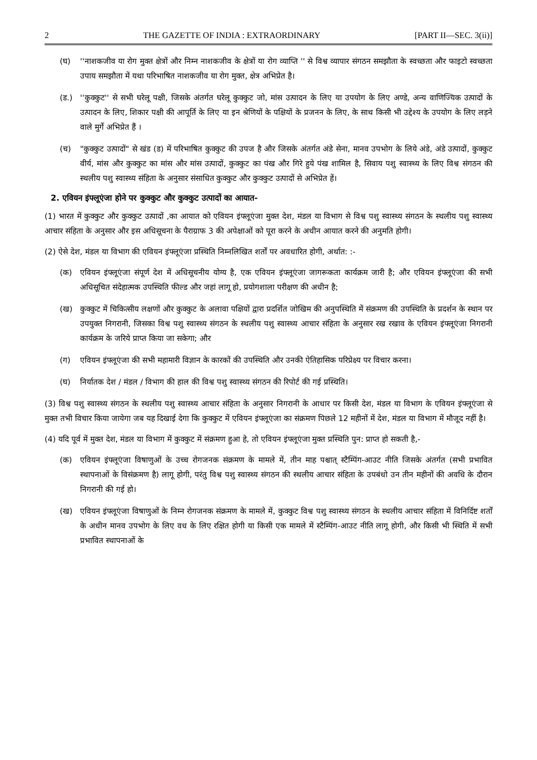2 THE GAZETTE OF INDIA : EXTRAORDINARY [PART II—SEC. 3(ii)]
(घ) ''नाशकजीव या रोग मुक्त क्षेत्रों और निम्न नाशकजीव के क्षेत्रों या रोग व्याप्ति '' से विश्व व्यापार संगठन समझौता के स्वच्छता और फाइटो स्वच्छता उपाय समझौता में यथा परिभाषित नाशकजीव या रोग मुक्त, क्षेत्र अभिप्रेत है।
(ड.) ''कुक्कुट'' से सभी घरेलू पक्षी, जिसके अंतर्गत घरेलू कुक्कुट जो, मांस उत्पादन के लिए या उपयोग के लिए अण्डे, अन्य वाणिज्यिक उत्पादों के उत्पादन के लिए, शिकार पक्षी की आपूर्ति के लिए या इन श्रेणियों के पक्षियों के प्रजनन के लिए, के साथ किसी भी उद्देश्य के उपयोग के लिए लड़ने वाले मुर्गे अभिप्रेत हैं ।
(च) "कुक्कुट उत्पादों" से खंड (ड) में परिभाषित कुक्कुट की उपज है और जिसके अंतर्गत अंडे सेना, मानव उपभोग के लिये अंडे, अंडे उत्पादों, कुक्कुट वीर्य, मांस और कुक्कुट का मांस और मांस उत्पादों, कुक्कुट का पंख और गिरे हुये पंख शामिल है, सिवाय पशु स्वास्थ्य के लिए विश्व संगठन की स्थलीय पशु स्वास्थ्य संहिता के अनुसार संसाधित कुक्कुट और कुक्कुट उत्पादों से अभिप्रेत हें।
2. एवियन इंफ्लूएंजा होने पर कुक्कुट और कुक्कुट उत्पादों का आयात-
(1) भारत में कुक्कुट और कुक्कुट उत्पादों ,का आयात को एवियन इंफ्लूएंजा मुक्त देश, मंडल या विभाग से विश्व पशु स्वास्थ्य संगठन के स्थलीय पशु स्वास्थ्य आचार संहिता के अनुसार और इस अधिसूचना के पैराग्राफ 3 की अपेक्षाओं को पूरा करने के अधीन आयात करने की अनुमति होगी।
(2) ऐसे देश, मंडल या विभाग की एवियन इंफ्लूएंजा प्रस्थिति निम्नलिखित शर्तों पर अवधारित होगी, अर्थात: :-
(क) एवियन इंफ्लूएंजा संपूर्ण देश में अधिसूचनीय योग्य है, एक एवियन इंफ्लूएंजा जागरूकता कार्यक्रम जारी है; और एवियन इंफ्लूएंजा की सभी अधिसूचित संदेहात्मक उपस्थिति फील्ड और जहां लागू हो, प्रयोगशाला परीक्षण की अधीन है;
(ख) कुक्कुट में चिकित्सीय लक्षणों और कुक्कुट के अलावा पक्षियों द्वारा प्रदर्शित जोखिम की अनुपस्थिति में संक्रमण की उपस्थिति के प्रदर्शन के स्थान पर उपयुक्त निगरानी, जिसका विश्व पशु स्वास्थ्य संगठन के स्थलीय पशु स्वास्थ्य आचार संहिता के अनुसार रख रखाव के एवियन इंफ्लूएंजा निगरानी कार्यक्रम के जरिये प्राप्त किया जा सकेगा; और
(ग) एवियन इंफ्लूएंजा की सभी महामारी विज्ञान के कारकों की उपस्थिति और उनकी ऐतिहासिक परिप्रेक्ष्य पर विचार करना।
(घ) निर्यातक देश / मंडल / विभाग की हाल की विश्व पशु स्वास्थ्य संगठन की रिपोर्ट की गई प्रस्थिति।
(3) विश्व पशु स्वास्थ्य संगठन के स्थलीय पशु स्वास्थ्य आचार संहिता के अनुसार निगरानी के आधार पर किसी देश, मंडल या विभाग के एवियन इंफ्लूएंजा से मुक्त तभी विचार किया जायेगा जब यह दिखाई देगा कि कुक्कुट में एवियन इंफ्लूएंजा का संक्रमण पिछले 12 महीनों में देश, मंडल या विभाग में मौजूद नहीं है।
(4) यदि पूर्व में मुक्त देश, मंडल या विभाग में कुक्कुट में संक्रमण हुआ हे, तो एवियन इंफ्लूएंजा मुक्त प्रस्थिति पुन: प्राप्त हो सकती है,-
(क) एवियन इंफ्लूएंजा विषाणुओं के उच्च रोगजनक संक्रमण के मामले में, तीन माह पश्चात् स्टैम्पिंग-आउट नीति जिसके अंतर्गत (सभी प्रभावित स्थापनाओं के विसंक्रमण है) लागू होगी, परंतु विश्व पशु स्वास्थ्य संगठन की स्थलीय आचार संहिता के उपबंधो उन तीन महीनों की अवधि के दौरान निगरानी की गई हो।
(ख) एवियन इंफ्लूएंजा विषाणुओं के निम्न रोगजनक संक्रमण के मामले में, कुक्कुट विश्व पशु स्वास्थ्य संगठन के स्थलीय आचार संहिता में विनिर्दिष्ट शर्तों के अधीन मानव उपभोग के लिए वध के लिए रक्षित होगी या किसी एक मामले में स्टैम्पिंग-आउट नीति लागू होगी, और किसी भी स्थिति में सभी प्रभावित स्थापनाओं के